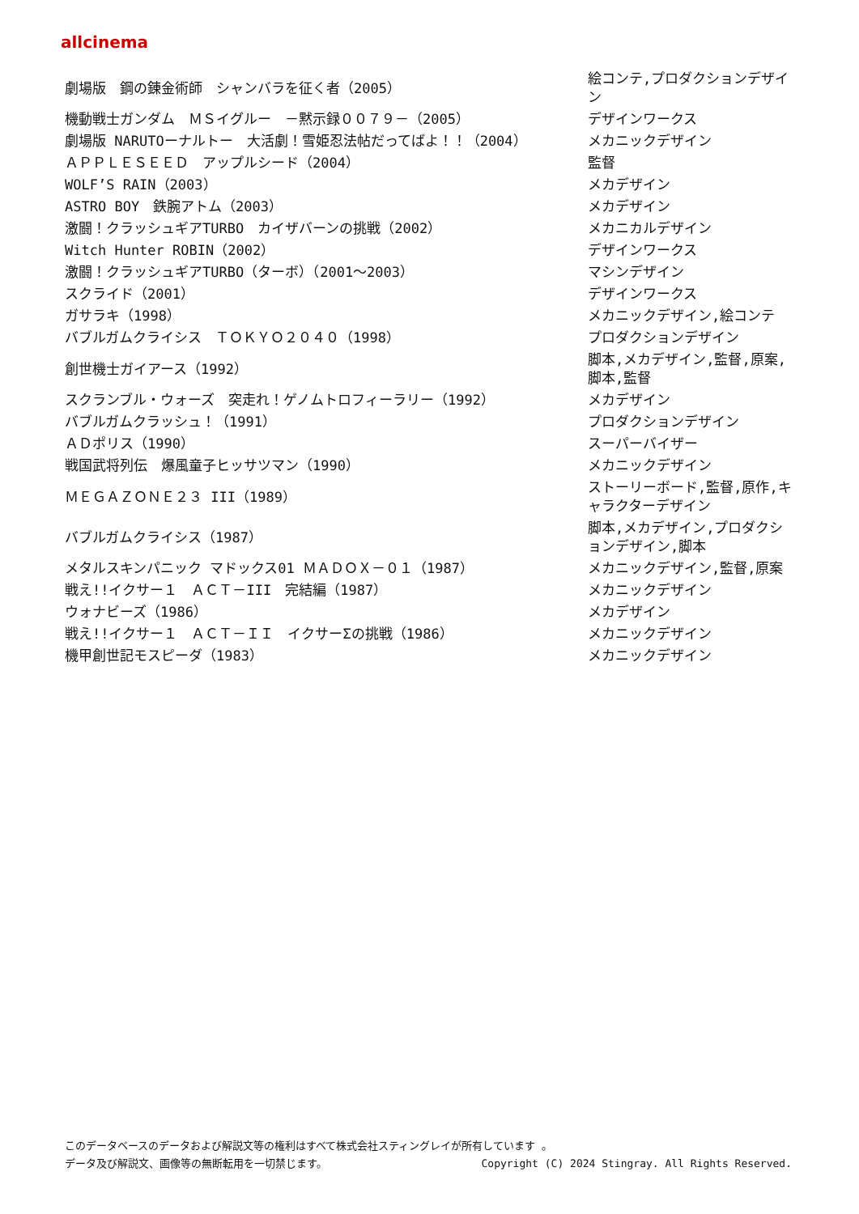allcinema
| 劇場版 鋼の錬金術師 シャンバラを征く者（2005） | 絵コンテ,プロダクションデザイン |
| 機動戦士ガンダム ＭＳイグルー －黙示録００７９－（2005） | デザインワークス |
| 劇場版 NARUTOーナルトー 大活劇！雪姫忍法帖だってばよ！！（2004） | メカニックデザイン |
| ＡＰＰＬＥＳＥＥＤ アップルシード（2004） | 監督 |
| WOLF’S RAIN（2003） | メカデザイン |
| ASTRO BOY 鉄腕アトム（2003） | メカデザイン |
| 激闘！クラッシュギアTURBO カイザバーンの挑戦（2002） | メカニカルデザイン |
| Witch Hunter ROBIN（2002） | デザインワークス |
| 激闘！クラッシュギアTURBO（ターボ）（2001～2003） | マシンデザイン |
| スクライド（2001） | デザインワークス |
| ガサラキ（1998） | メカニックデザイン,絵コンテ |
| バブルガムクライシス ＴＯＫＹＯ２０４０（1998） | プロダクションデザイン |
| 創世機士ガイアース（1992） | 脚本,メカデザイン,監督,原案,脚本,監督 |
| スクランブル・ウォーズ 突走れ！ゲノムトロフィーラリー（1992） | メカデザイン |
| バブルガムクラッシュ！（1991） | プロダクションデザイン |
| ＡＤポリス（1990） | スーパーバイザー |
| 戦国武将列伝 爆風童子ヒッサツマン（1990） | メカニックデザイン |
| ＭＥＧＡＺＯＮＥ２３ III（1989） | ストーリーボード,監督,原作,キャラクターデザイン |
| バブルガムクライシス（1987） | 脚本,メカデザイン,プロダクションデザイン,脚本 |
| メタルスキンパニック マドックス01 ＭＡＤＯＸ－０１（1987） | メカニックデザイン,監督,原案 |
| 戦え!!イクサー１ ＡＣＴ－III 完結編（1987） | メカニックデザイン |
| ウォナビーズ（1986） | メカデザイン |
| 戦え!!イクサー１ ＡＣＴ－ＩＩ イクサーΣの挑戦（1986） | メカニックデザイン |
| 機甲創世記モスピーダ（1983） | メカニックデザイン |
このデータベースのデータおよび解説文等の権利はすべて株式会社スティングレイが所有しています 。
データ及び解説文、画像等の無断転用を一切禁じます。 Copyright (C) 2024 Stingray. All Rights Reserved.